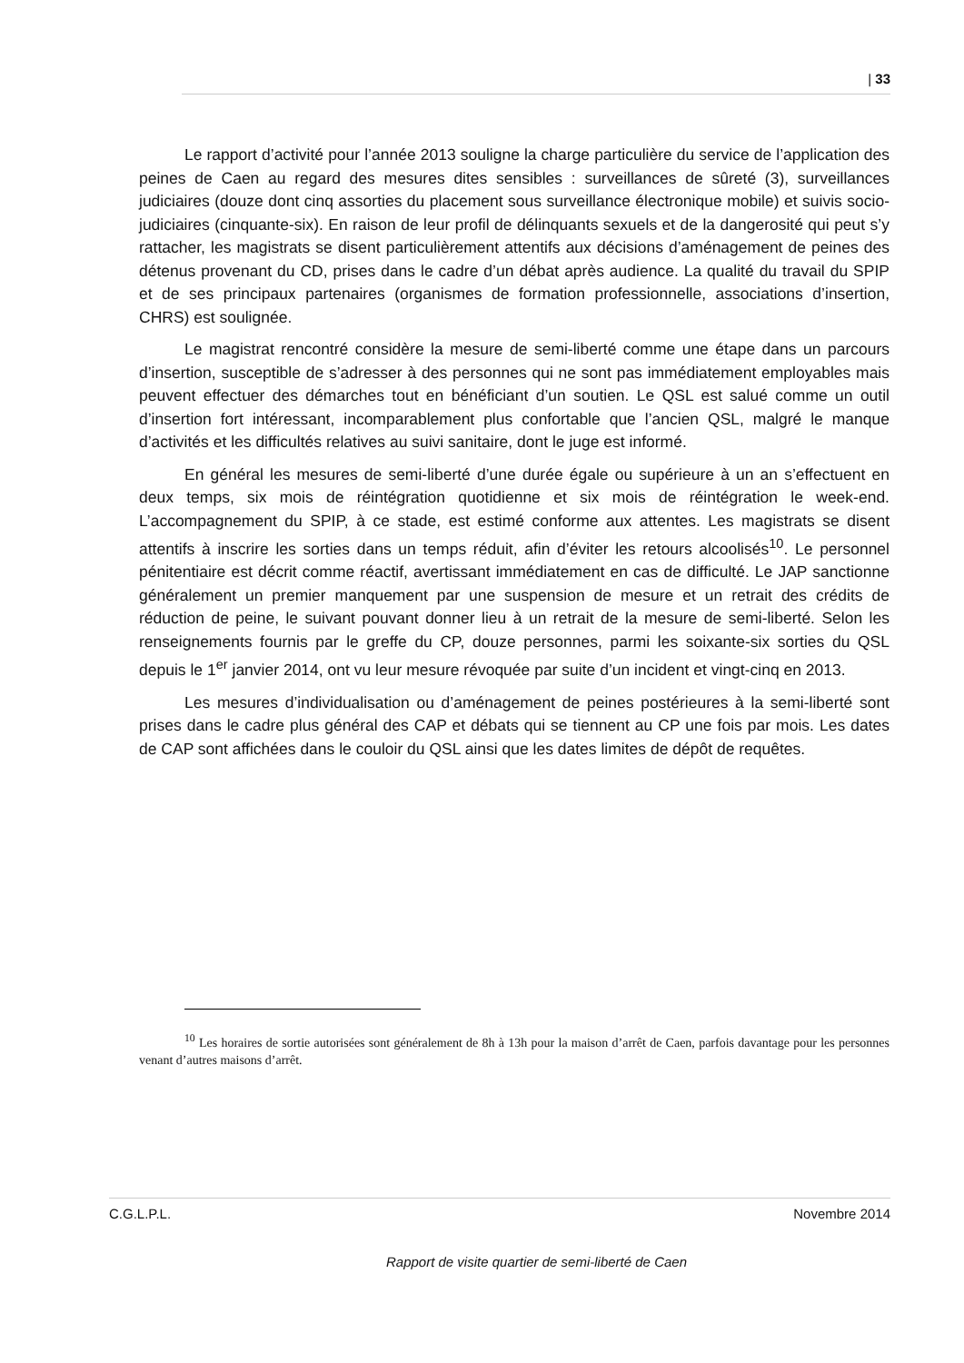| 33
Le rapport d’activité pour l’année 2013 souligne la charge particulière du service de l’application des peines de Caen au regard des mesures dites sensibles : surveillances de sûreté (3), surveillances judiciaires (douze dont cinq assorties du placement sous surveillance électronique mobile) et suivis socio-judiciaires (cinquante-six). En raison de leur profil de délinquants sexuels et de la dangerosité qui peut s’y rattacher, les magistrats se disent particulièrement attentifs aux décisions d’aménagement de peines des détenus provenant du CD, prises dans le cadre d’un débat après audience. La qualité du travail du SPIP et de ses principaux partenaires (organismes de formation professionnelle, associations d’insertion, CHRS) est soulignée.
Le magistrat rencontré considère la mesure de semi-liberté comme une étape dans un parcours d’insertion, susceptible de s’adresser à des personnes qui ne sont pas immédiatement employables mais peuvent effectuer des démarches tout en bénéficiant d’un soutien. Le QSL est salué comme un outil d’insertion fort intéressant, incomparablement plus confortable que l’ancien QSL, malgré le manque d’activités et les difficultés relatives au suivi sanitaire, dont le juge est informé.
En général les mesures de semi-liberté d’une durée égale ou supérieure à un an s’effectuent en deux temps, six mois de réintégration quotidienne et six mois de réintégration le week-end. L’accompagnement du SPIP, à ce stade, est estimé conforme aux attentes. Les magistrats se disent attentifs à inscrire les sorties dans un temps réduit, afin d’éviter les retours alcoolisés<sup>10</sup>. Le personnel pénitentiaire est décrit comme réactif, avertissant immédiatement en cas de difficulté. Le JAP sanctionne généralement un premier manquement par une suspension de mesure et un retrait des crédits de réduction de peine, le suivant pouvant donner lieu à un retrait de la mesure de semi-liberté. Selon les renseignements fournis par le greffe du CP, douze personnes, parmi les soixante-six sorties du QSL depuis le 1<sup>er</sup> janvier 2014, ont vu leur mesure révoquée par suite d’un incident et vingt-cinq en 2013.
Les mesures d’individualisation ou d’aménagement de peines postérieures à la semi-liberté sont prises dans le cadre plus général des CAP et débats qui se tiennent au CP une fois par mois. Les dates de CAP sont affichées dans le couloir du QSL ainsi que les dates limites de dépôt de requêtes.
<sup>10</sup> Les horaires de sortie autorisées sont généralement de 8h à 13h pour la maison d’arrêt de Caen, parfois davantage pour les personnes venant d’autres maisons d’arrêt.
C.G.L.P.L. Novembre 2014
Rapport de visite quartier de semi-liberté de Caen